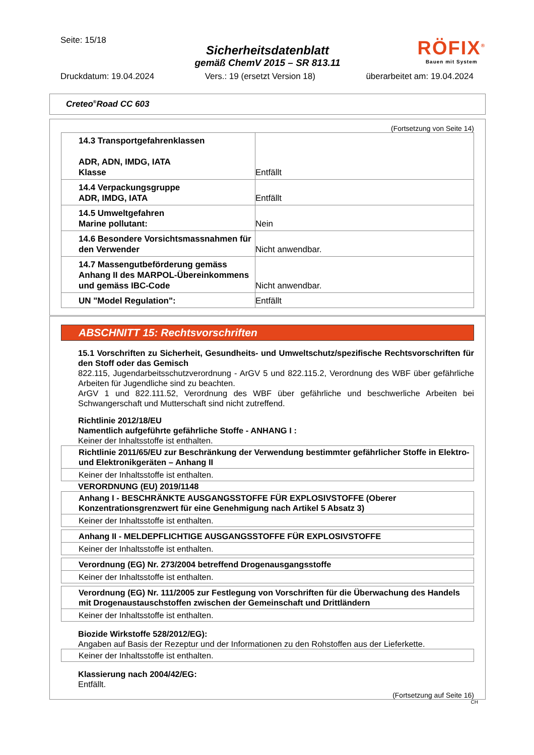Seite: 15/18
Sicherheitsdatenblatt
gemäß ChemV 2015 – SR 813.11
Druckdatum: 19.04.2024 Vers.: 19 (ersetzt Version 18) überarbeitet am: 19.04.2024
RÖFIX<sup>®</sup>
Bauen mit System
Creteo<sup>®</sup>Road CC 603
(Fortsetzung von Seite 14)
| 14.3 Transportgefahrenklassen ADR, ADN, IMDG, IATA Klasse | Entfällt |
| 14.4 Verpackungsgruppe ADR, IMDG, IATA | Entfällt |
| 14.5 Umweltgefahren Marine pollutant: | Nein |
| 14.6 Besondere Vorsichtsmassnahmen für den Verwender | Nicht anwendbar. |
| 14.7 Massengutbeförderung gemäss Anhang II des MARPOL-Übereinkommens und gemäss IBC-Code | Nicht anwendbar. |
| UN "Model Regulation": | Entfällt |
ABSCHNITT 15: Rechtsvorschriften
15.1 Vorschriften zu Sicherheit, Gesundheits- und Umweltschutz/spezifische Rechtsvorschriften für den Stoff oder das Gemisch
822.115, Jugendarbeitsschutzverordnung - ArGV 5 und 822.115.2, Verordnung des WBF über gefährliche Arbeiten für Jugendliche sind zu beachten.
ArGV 1 und 822.111.52, Verordnung des WBF über gefährliche und beschwerliche Arbeiten bei Schwangerschaft und Mutterschaft sind nicht zutreffend.
Richtlinie 2012/18/EU
Namentlich aufgeführte gefährliche Stoffe - ANHANG I :
Keiner der Inhaltsstoffe ist enthalten.
Richtlinie 2011/65/EU zur Beschränkung der Verwendung bestimmter gefährlicher Stoffe in Elektro- und Elektronikgeräten – Anhang II
Keiner der Inhaltsstoffe ist enthalten.
VERORDNUNG (EU) 2019/1148
Anhang I - BESCHRÄNKTE AUSGANGSSTOFFE FÜR EXPLOSIVSTOFFE (Oberer Konzentrationsgrenzwert für eine Genehmigung nach Artikel 5 Absatz 3)
Keiner der Inhaltsstoffe ist enthalten.
Anhang II - MELDEPFLICHTIGE AUSGANGSSTOFFE FÜR EXPLOSIVSTOFFE
Keiner der Inhaltsstoffe ist enthalten.
Verordnung (EG) Nr. 273/2004 betreffend Drogenausgangsstoffe
Keiner der Inhaltsstoffe ist enthalten.
Verordnung (EG) Nr. 111/2005 zur Festlegung von Vorschriften für die Überwachung des Handels mit Drogenaustauschstoffen zwischen der Gemeinschaft und Drittländern
Keiner der Inhaltsstoffe ist enthalten.
Biozide Wirkstoffe 528/2012/EG):
Angaben auf Basis der Rezeptur und der Informationen zu den Rohstoffen aus der Lieferkette.
Keiner der Inhaltsstoffe ist enthalten.
Klassierung nach 2004/42/EG:
Entfällt.
(Fortsetzung auf Seite 16)
CH